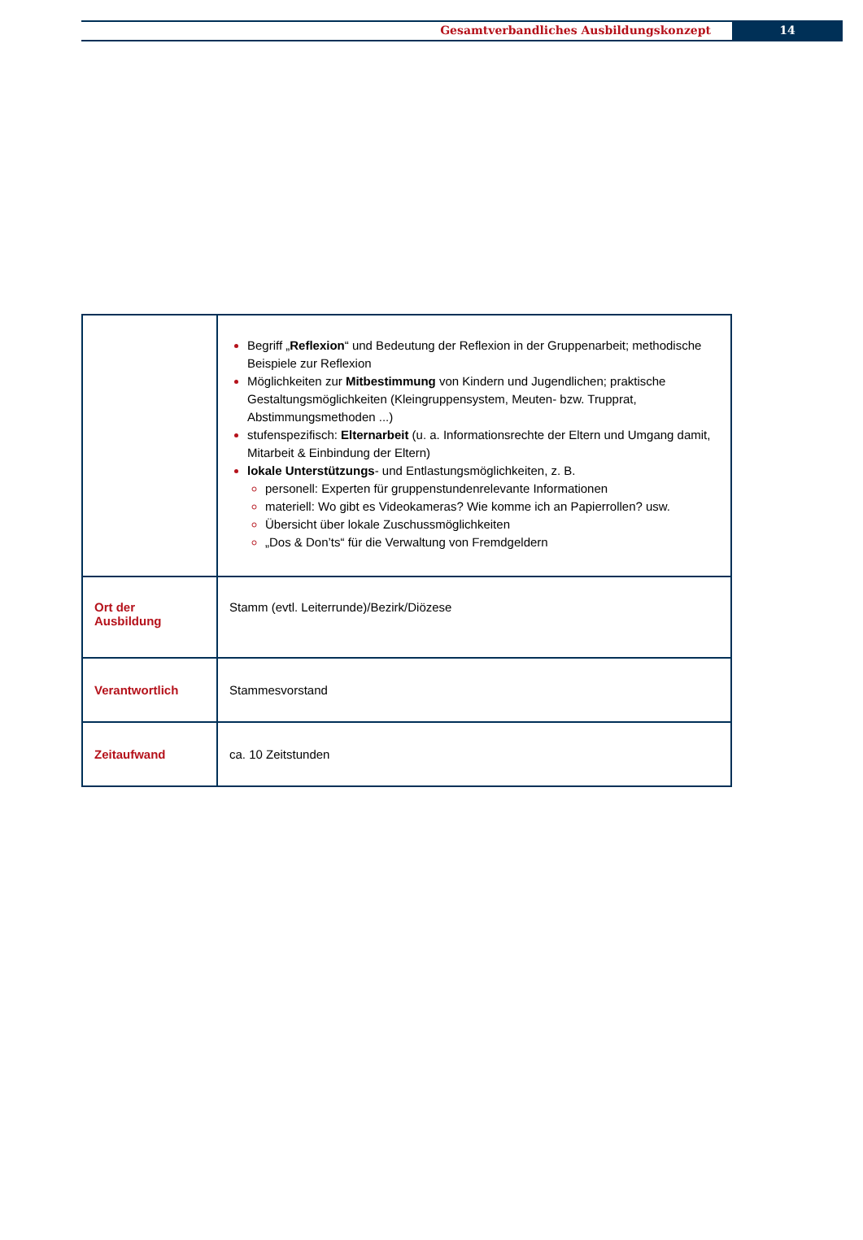Gesamtverbandliches Ausbildungskonzept
14
| | Begriff „ Reflexion “ und Bedeutung der Reflexion in der Gruppenarbeit; methodische Beispiele zur Reflexion Möglichkeiten zur Mitbestimmung von Kindern und Jugendlichen; praktische Gestaltungsmöglichkeiten (Kleingruppensystem, Meuten- bzw. Trupprat, Abstimmungsmethoden ...) stufenspezifisch: Elternarbeit (u. a. Informationsrechte der Eltern und Umgang damit, Mitarbeit & Einbindung der Eltern) lokale Unterstützungs - und Entlastungsmöglichkeiten, z. B. personell: Experten für gruppenstundenrelevante Informationen materiell: Wo gibt es Videokameras? Wie komme ich an Papierrollen? usw. Übersicht über lokale Zuschussmöglichkeiten „Dos & Don’ts“ für die Verwaltung von Fremdgeldern |
| Ort der Ausbildung | Stamm (evtl. Leiterrunde)/Bezirk/Diözese |
| Verantwortlich | Stammesvorstand |
| Zeitaufwand | ca. 10 Zeitstunden |